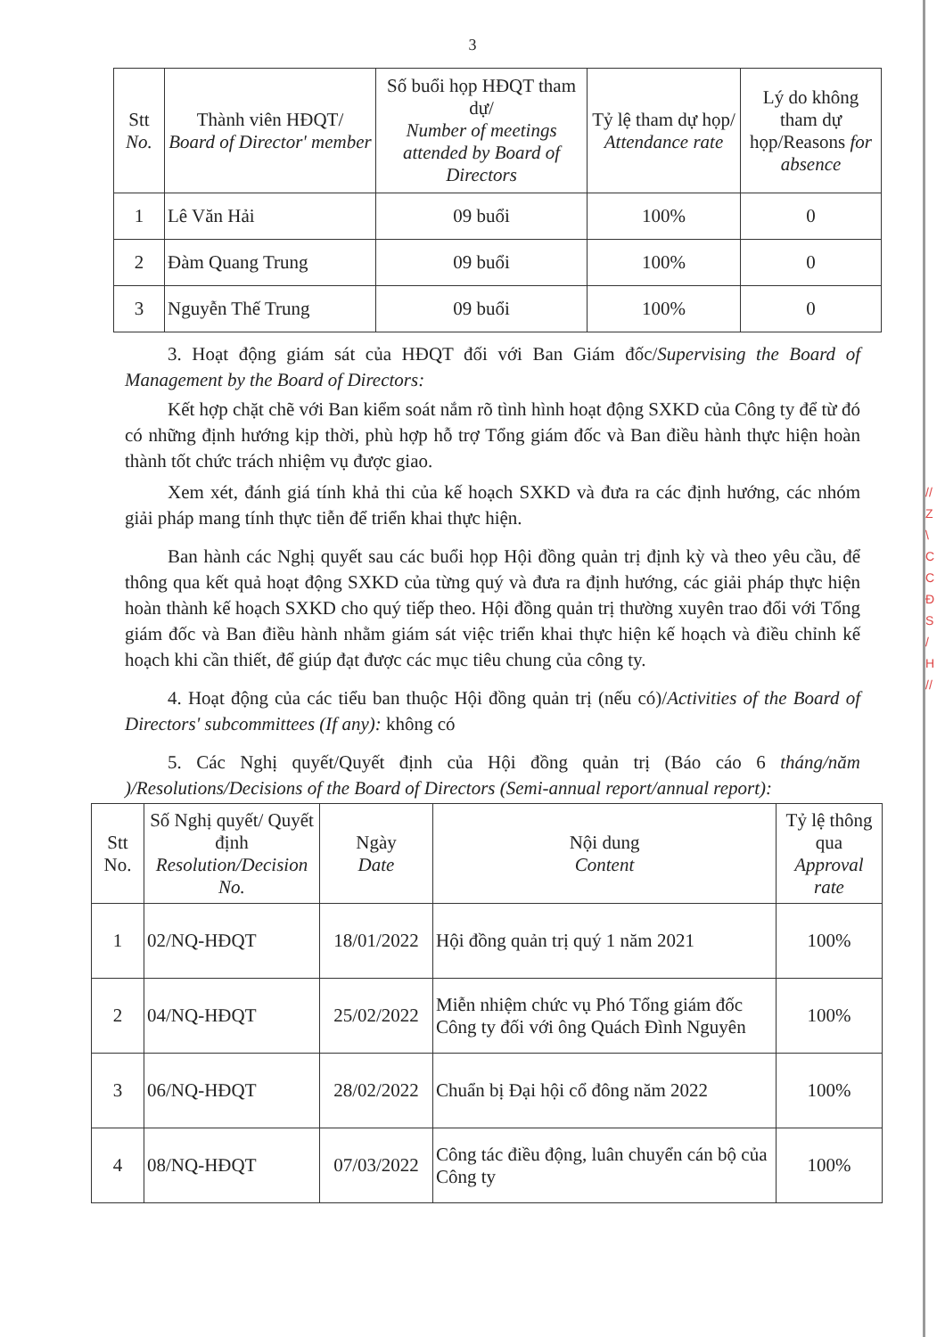3
| Stt No. | Thành viên HĐQT/ Board of Director' member | Số buổi họp HĐQT tham dự/ Number of meetings attended by Board of Directors | Tỷ lệ tham dự họp/ Attendance rate | Lý do không tham dự họp/Reasons for absence |
| --- | --- | --- | --- | --- |
| 1 | Lê Văn Hải | 09 buổi | 100% | 0 |
| 2 | Đàm Quang Trung | 09 buổi | 100% | 0 |
| 3 | Nguyễn Thế Trung | 09 buổi | 100% | 0 |
3. Hoạt động giám sát của HĐQT đối với Ban Giám đốc/Supervising the Board of Management by the Board of Directors:
Kết hợp chặt chẽ với Ban kiểm soát nắm rõ tình hình hoạt động SXKD của Công ty để từ đó có những định hướng kịp thời, phù hợp hỗ trợ Tổng giám đốc và Ban điều hành thực hiện hoàn thành tốt chức trách nhiệm vụ được giao.
Xem xét, đánh giá tính khả thi của kế hoạch SXKD và đưa ra các định hướng, các nhóm giải pháp mang tính thực tiễn để triển khai thực hiện.
Ban hành các Nghị quyết sau các buổi họp Hội đồng quản trị định kỳ và theo yêu cầu, để thông qua kết quả hoạt động SXKD của từng quý và đưa ra định hướng, các giải pháp thực hiện hoàn thành kế hoạch SXKD cho quý tiếp theo. Hội đồng quản trị thường xuyên trao đổi với Tổng giám đốc và Ban điều hành nhằm giám sát việc triển khai thực hiện kế hoạch và điều chỉnh kế hoạch khi cần thiết, để giúp đạt được các mục tiêu chung của công ty.
4. Hoạt động của các tiểu ban thuộc Hội đồng quản trị (nếu có)/Activities of the Board of Directors' subcommittees (If any): không có
5. Các Nghị quyết/Quyết định của Hội đồng quản trị (Báo cáo 6 tháng/năm )/Resolutions/Decisions of the Board of Directors (Semi-annual report/annual report):
| Stt No. | Số Nghị quyết/ Quyết định Resolution/Decision No. | Ngày Date | Nội dung Content | Tỷ lệ thông qua Approval rate |
| --- | --- | --- | --- | --- |
| 1 | 02/NQ-HĐQT | 18/01/2022 | Hội đồng quản trị quý 1 năm 2021 | 100% |
| 2 | 04/NQ-HĐQT | 25/02/2022 | Miễn nhiệm chức vụ Phó Tổng giám đốc Công ty đối với ông Quách Đình Nguyên | 100% |
| 3 | 06/NQ-HĐQT | 28/02/2022 | Chuẩn bị Đại hội cổ đông năm 2022 | 100% |
| 4 | 08/NQ-HĐQT | 07/03/2022 | Công tác điều động, luân chuyển cán bộ của Công ty | 100% |
// Z \ C C Đ S / H //